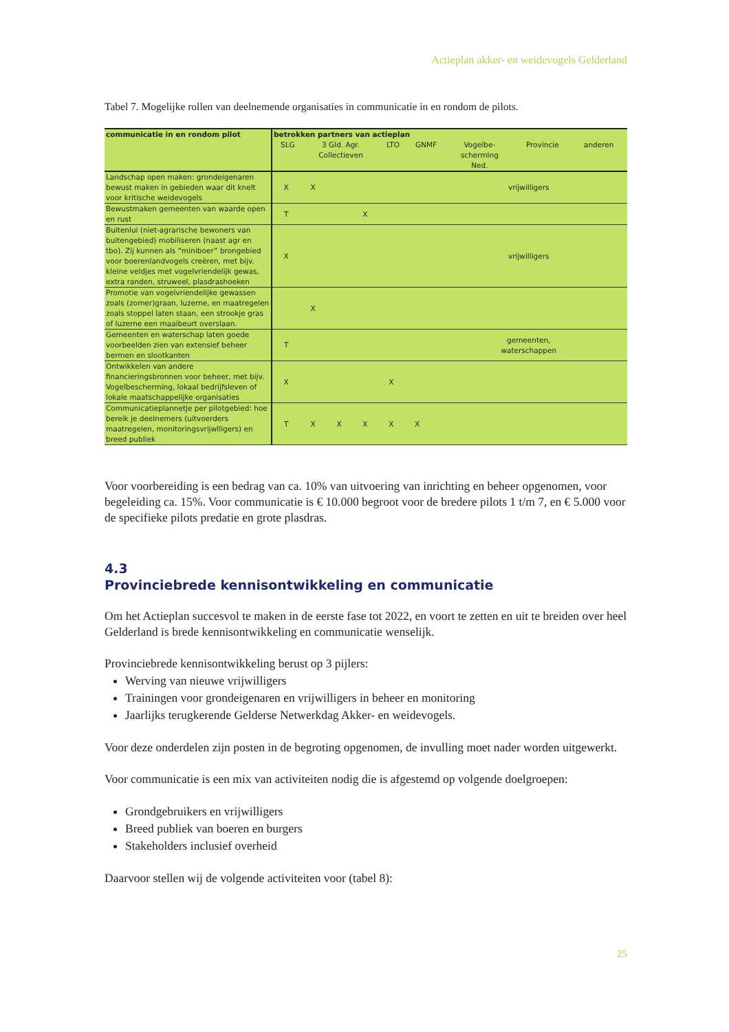Actieplan akker- en weidevogels Gelderland
Tabel 7. Mogelijke rollen van deelnemende organisaties in communicatie in en rondom de pilots.
| communicatie in en rondom pilot | betrokken partners van actieplan / SLG / 3 Gld. Agr. Collectieven / LTO / GNMF / Vogelbe- scherming Ned. / Provincie / anderen / / --- / --- / --- / --- / --- / --- / --- / | | | | | | |
| --- | --- | --- | --- | --- | --- | --- | --- |
| Landschap open maken: grondeigenaren bewust maken in gebieden waar dit knelt voor kritische weidevogels | X | X | | | | | vrijwilligers |
| Bewustmaken gemeenten van waarde open en rust | T | | | X | | | |
| Buitenlui (niet-agrarische bewoners van buitengebied) mobiliseren (naast agr en tbo). Zij kunnen als “miniboer” brongebied voor boerenlandvogels creëren, met bijv. kleine veldjes met vogelvriendelijk gewas, extra randen, struweel, plasdrashoeken | X | | | | | | vrijwilligers |
| Promotie van vogelvriendelijke gewassen zoals (zomer)graan, luzerne, en maatregelen zoals stoppel laten staan, een strookje gras of luzerne een maaibeurt overslaan. | | X | | | | | |
| Gemeenten en waterschap laten goede voorbeelden zien van extensief beheer bermen en slootkanten | T | | | | | | gemeenten, waterschappen |
| Ontwikkelen van andere financieringsbronnen voor beheer, met bijv. Vogelbescherming, lokaal bedrijfsleven of lokale maatschappelijke organisaties | X | | | | X | | |
| Communicatieplannetje per pilotgebied: hoe bereik je deelnemers (uitvoerders maatregelen, monitoringsvrijwlligers) en breed publiek | T | X | X | X | X | X | |
Voor voorbereiding is een bedrag van ca. 10% van uitvoering van inrichting en beheer opgenomen, voor begeleiding ca. 15%. Voor communicatie is € 10.000 begroot voor de bredere pilots 1 t/m 7, en € 5.000 voor de specifieke pilots predatie en grote plasdras.
4.3
Provinciebrede kennisontwikkeling en communicatie
Om het Actieplan succesvol te maken in de eerste fase tot 2022, en voort te zetten en uit te breiden over heel Gelderland is brede kennisontwikkeling en communicatie wenselijk.
Provinciebrede kennisontwikkeling berust op 3 pijlers:
Werving van nieuwe vrijwilligers
Trainingen voor grondeigenaren en vrijwilligers in beheer en monitoring
Jaarlijks terugkerende Gelderse Netwerkdag Akker- en weidevogels.
Voor deze onderdelen zijn posten in de begroting opgenomen, de invulling moet nader worden uitgewerkt.
Voor communicatie is een mix van activiteiten nodig die is afgestemd op volgende doelgroepen:
Grondgebruikers en vrijwilligers
Breed publiek van boeren en burgers
Stakeholders inclusief overheid
Daarvoor stellen wij de volgende activiteiten voor (tabel 8):
25